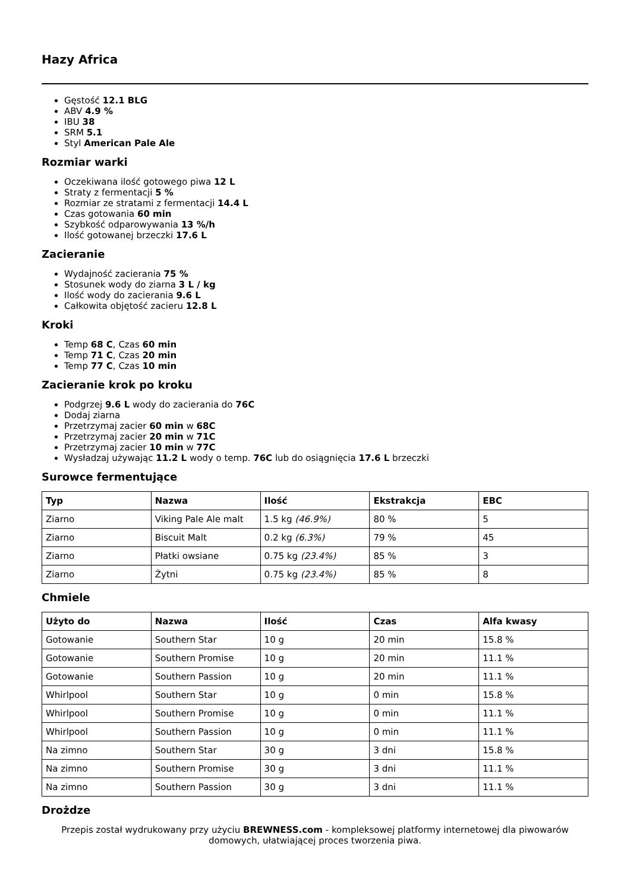Hazy Africa
Gęstość 12.1 BLG
ABV 4.9 %
IBU 38
SRM 5.1
Styl American Pale Ale
Rozmiar warki
Oczekiwana ilość gotowego piwa 12 L
Straty z fermentacji 5 %
Rozmiar ze stratami z fermentacji 14.4 L
Czas gotowania 60 min
Szybkość odparowywania 13 %/h
Ilość gotowanej brzeczki 17.6 L
Zacieranie
Wydajność zacierania 75 %
Stosunek wody do ziarna 3 L / kg
Ilość wody do zacierania 9.6 L
Całkowita objętość zacieru 12.8 L
Kroki
Temp 68 C, Czas 60 min
Temp 71 C, Czas 20 min
Temp 77 C, Czas 10 min
Zacieranie krok po kroku
Podgrzej 9.6 L wody do zacierania do 76C
Dodaj ziarna
Przetrzymaj zacier 60 min w 68C
Przetrzymaj zacier 20 min w 71C
Przetrzymaj zacier 10 min w 77C
Wysładzaj używając 11.2 L wody o temp. 76C lub do osiągnięcia 17.6 L brzeczki
Surowce fermentujące
| Typ | Nazwa | Ilość | Ekstrakcja | EBC |
| --- | --- | --- | --- | --- |
| Ziarno | Viking Pale Ale malt | 1.5 kg (46.9%) | 80 % | 5 |
| Ziarno | Biscuit Malt | 0.2 kg (6.3%) | 79 % | 45 |
| Ziarno | Płatki owsiane | 0.75 kg (23.4%) | 85 % | 3 |
| Ziarno | Żytni | 0.75 kg (23.4%) | 85 % | 8 |
Chmiele
| Użyto do | Nazwa | Ilość | Czas | Alfa kwasy |
| --- | --- | --- | --- | --- |
| Gotowanie | Southern Star | 10 g | 20 min | 15.8 % |
| Gotowanie | Southern Promise | 10 g | 20 min | 11.1 % |
| Gotowanie | Southern Passion | 10 g | 20 min | 11.1 % |
| Whirlpool | Southern Star | 10 g | 0 min | 15.8 % |
| Whirlpool | Southern Promise | 10 g | 0 min | 11.1 % |
| Whirlpool | Southern Passion | 10 g | 0 min | 11.1 % |
| Na zimno | Southern Star | 30 g | 3 dni | 15.8 % |
| Na zimno | Southern Promise | 30 g | 3 dni | 11.1 % |
| Na zimno | Southern Passion | 30 g | 3 dni | 11.1 % |
Drożdze
Przepis został wydrukowany przy użyciu BREWNESS.com - kompleksowej platformy internetowej dla piwowarów domowych, ułatwiającej proces tworzenia piwa.